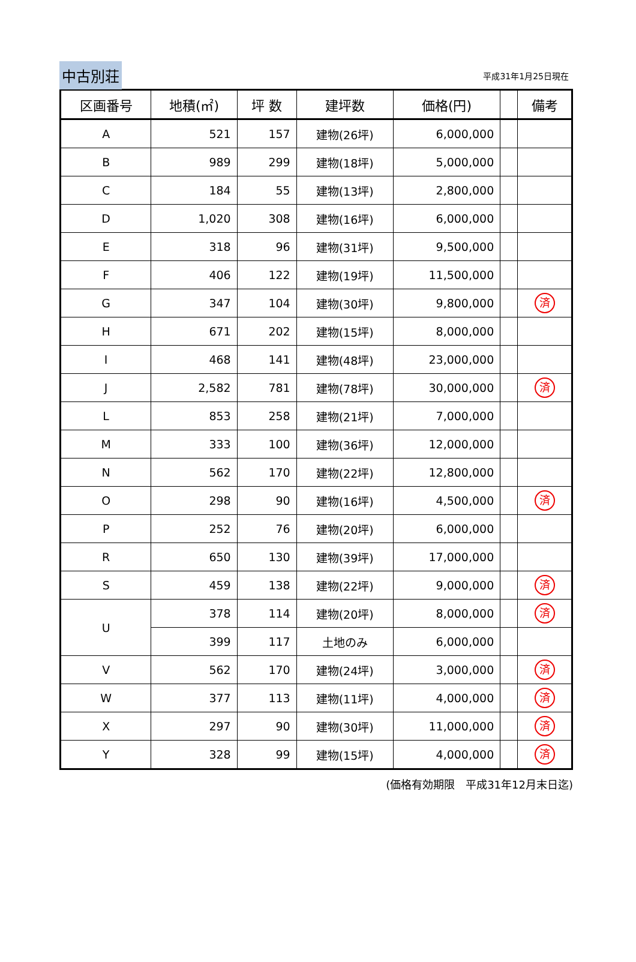中古別荘 平成31年1月25日現在
| 区画番号 | 地積(㎡) | 坪 数 | 建坪数 | 価格(円) | | 備考 |
| --- | --- | --- | --- | --- | --- | --- |
| A | 521 | 157 | 建物(26坪) | 6,000,000 | | |
| B | 989 | 299 | 建物(18坪) | 5,000,000 | | |
| C | 184 | 55 | 建物(13坪) | 2,800,000 | | |
| D | 1,020 | 308 | 建物(16坪) | 6,000,000 | | |
| E | 318 | 96 | 建物(31坪) | 9,500,000 | | |
| F | 406 | 122 | 建物(19坪) | 11,500,000 | | |
| G | 347 | 104 | 建物(30坪) | 9,800,000 | | 済 |
| H | 671 | 202 | 建物(15坪) | 8,000,000 | | |
| I | 468 | 141 | 建物(48坪) | 23,000,000 | | |
| J | 2,582 | 781 | 建物(78坪) | 30,000,000 | | 済 |
| L | 853 | 258 | 建物(21坪) | 7,000,000 | | |
| M | 333 | 100 | 建物(36坪) | 12,000,000 | | |
| N | 562 | 170 | 建物(22坪) | 12,800,000 | | |
| O | 298 | 90 | 建物(16坪) | 4,500,000 | | 済 |
| P | 252 | 76 | 建物(20坪) | 6,000,000 | | |
| R | 650 | 130 | 建物(39坪) | 17,000,000 | | |
| S | 459 | 138 | 建物(22坪) | 9,000,000 | | 済 |
| U | 378 | 114 | 建物(20坪) | 8,000,000 | | 済 |
| | 399 | 117 | 土地のみ | 6,000,000 | | |
| V | 562 | 170 | 建物(24坪) | 3,000,000 | | 済 |
| W | 377 | 113 | 建物(11坪) | 4,000,000 | | 済 |
| X | 297 | 90 | 建物(30坪) | 11,000,000 | | 済 |
| Y | 328 | 99 | 建物(15坪) | 4,000,000 | | 済 |
(価格有効期限　平成31年12月末日迄)